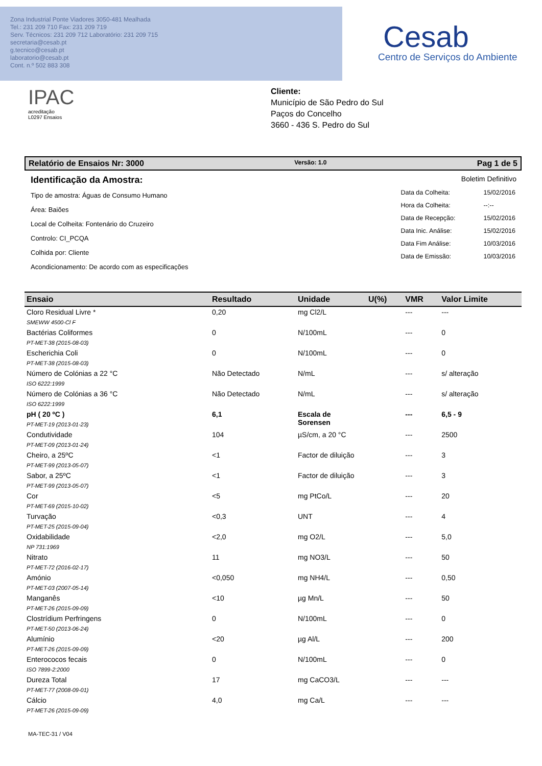Zona Industrial Ponte Viadores 3050-481 Mealhada
Tel.: 231 209 710 Fax: 231 209 719
Serv. Técnicos: 231 209 712 Laboratório: 231 209 715
secretaria@cesab.pt
g.tecnico@cesab.pt
laboratorio@cesab.pt
Cont. n.º 502 883 308
Cesab
Centro de Serviços do Ambiente
IPAC
acreditação
L0297 Ensaios
Cliente:
Município de São Pedro do Sul
Paços do Concelho
3660 - 436 S. Pedro do Sul
Relatório de Ensaios Nr: 3000 Versão: 1.0 Pag 1 de 5
Identificação da Amostra:
Tipo de amostra: Águas de Consumo Humano
Área: Baiões
Local de Colheita: Fontenário do Cruzeiro
Controlo: CI_PCQA
Colhida por: Cliente
Acondicionamento: De acordo com as especificações
Boletim Definitivo
| Data da Colheita: | 15/02/2016 |
| Hora da Colheita: | --:-- |
| Data de Recepção: | 15/02/2016 |
| Data Inic. Análise: | 15/02/2016 |
| Data Fim Análise: | 10/03/2016 |
| Data de Emissão: | 10/03/2016 |
| Ensaio | Resultado | Unidade | U(%) | VMR | Valor Limite |
| --- | --- | --- | --- | --- | --- |
| Cloro Residual Livre * SMEWW 4500-Cl F | 0,20 | mg Cl2/L | | --- | --- |
| Bactérias Coliformes PT-MET-38 (2015-08-03) | 0 | N/100mL | | --- | 0 |
| Escherichia Coli PT-MET-38 (2015-08-03) | 0 | N/100mL | | --- | 0 |
| Número de Colónias a 22 °C ISO 6222:1999 | Não Detectado | N/mL | | --- | s/ alteração |
| Número de Colónias a 36 °C ISO 6222:1999 | Não Detectado | N/mL | | --- | s/ alteração |
| pH ( 20 ºC ) PT-MET-19 (2013-01-23) | 6,1 | Escala de Sorensen | | --- | 6,5 - 9 |
| Condutividade PT-MET-09 (2013-01-24) | 104 | µS/cm, a 20 °C | | --- | 2500 |
| Cheiro, a 25ºC PT-MET-99 (2013-05-07) | <1 | Factor de diluição | | --- | 3 |
| Sabor, a 25ºC PT-MET-99 (2013-05-07) | <1 | Factor de diluição | | --- | 3 |
| Cor PT-MET-69 (2015-10-02) | <5 | mg PtCo/L | | --- | 20 |
| Turvação PT-MET-25 (2015-09-04) | <0,3 | UNT | | --- | 4 |
| Oxidabilidade NP 731:1969 | <2,0 | mg O2/L | | --- | 5,0 |
| Nitrato PT-MET-72 (2016-02-17) | 11 | mg NO3/L | | --- | 50 |
| Amónio PT-MET-03 (2007-05-14) | <0,050 | mg NH4/L | | --- | 0,50 |
| Manganês PT-MET-26 (2015-09-09) | <10 | µg Mn/L | | --- | 50 |
| Clostrídium Perfringens PT-MET-50 (2013-06-24) | 0 | N/100mL | | --- | 0 |
| Alumínio PT-MET-26 (2015-09-09) | <20 | µg Al/L | | --- | 200 |
| Enterococos fecais ISO 7899-2:2000 | 0 | N/100mL | | --- | 0 |
| Dureza Total PT-MET-77 (2008-09-01) | 17 | mg CaCO3/L | | --- | --- |
| Cálcio PT-MET-26 (2015-09-09) | 4,0 | mg Ca/L | | --- | --- |
MA-TEC-31 / V04